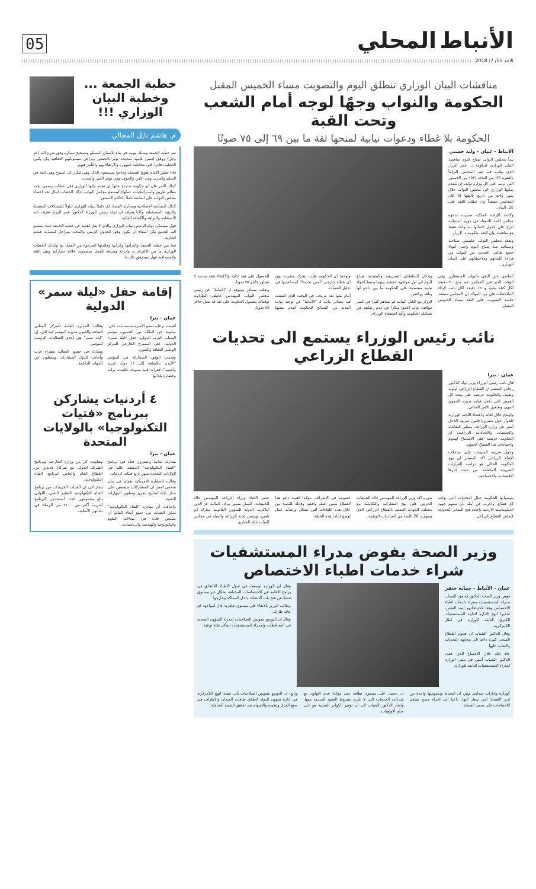الأنباط المحلي
05
الاحد 15/ 7/ 2018
مناقشات البيان الوزاري تنطلق اليوم والتصويت مساء الخميس المقبل
الحكومة والنواب وجهًا لوجه أمام الشعب وتحت القبة
الحكومة بلا غطاء ودعوات نيابية لمنحها ثقة ما بين ٦٩ إلى ٧٥ صوتًا
الانباط - عمان - وليد حسني
يبدأ مجلس النواب صباح اليوم مناقشة البيان الوزاري لحكومة د. عمر الرزاز الذي طلب فيه ثقة المجلس التزاماً بالفقرة (٣) من المادة (٥٣) من الدستور التي ترتب على كل وزارة تؤلف ان تتقدم ببيانها الوزاري الى مجلس النواب خلال شهر واحد من تاريخ تأليفها اذا كان المجلس منعقداً وان تطلب الثقة على ذلك البيان.
وكانت الإرادة الملكية صدرت بدعوة مجلس الأمة للانعقاد في دورة استثنائية ادرج على جدول اعمالها بند واحد فقط هو مناقشة بيان الثقة بحكومة د. الرزاز.
ويعقد مجلس النواب جلستين صباحية ومسائية منذ صباح اليوم وحتى انتهاء جميع طالبي الحديث من النواب من قراءة كلماتهم وملاحظاتهم على البيان الوزاري.
الماضي حين التقى بالنواب المستقلين. وفي الوقت الذي قرر المجلس فيه منح ٣٠ دقيقة لكل كتلة نيابية و ١٥ دقيقة لكل نائب لإبداء الملاحظات فإن من المؤكد ان المجلس سيعقد جلسة التصويت على الثقة مساء الخميس المقبل.
وتدخل السلطتان التشريعية والتنفيذية صباح اليوم في اول مواجهة حقيقية بينهما وسط اجواء نيابية منقسمة على الحكومة ما بين داعم لها وناقد ورافض.
الرزاز مع الكتل النيابية لم تساهم كثيرا في كسر مواقف نواب اعلنوا مبكرا عن عدم رضاهم عن تشكيلة الحكومة وآلية اصطفاء الوزراء.
ولوحظ ان الحكومة ظلت تتحرك منفردة دون اي غطاء خارجي "أمني تحديدا" لمساعدتها في تذليل العقبات.
أمام نيلها ثقة مريحة، في الوقت الذي كشفت فيه مصادر نيابية لـ "الأنباط" عن توجيه نواب العديد من النصائح للحكومة لعدم سعيها للحصول على ثقة عالية والاكتفاء بثقة متدنية لا تتجاوز حاجز ٧٥ صوتا.
ونقلت مصادر موثوقة لـ "الأنباط" عن رئيس مجلس النواب المهندس عاطف الطراونة توقعاته بحصول الحكومة على ثقة قد تصل حاجز ٨٥ صوتا.
نائب رئيس الوزراء يستمع الى تحديات القطاع الزراعي
عمان - بترا
قال نائب رئيس الوزراء وزير دولة الدكتور رجائي المعشر ان القطاع الزراعي أولوية وطنية، والحكومة حريصة على منحه كل الفرص التي تكفل قيامه بدوره التنموي المهم، وتحقيق الامن الغذائي.
واوضح خلال لقائه واعضاء اللجنة الوزارية للحوار حول مشروع قانون ضريبة الدخل أمس في وزارة الزراعة، ممثلي النقابات والجمعيات والاتحادات الزراعية، ان الحكومة حريصة على الاستماع لهموم واحتياجات هذا القطاع الحيوي.
وحول ضريبة المبيعات على مدخلات الإنتاج الزراعي اكد المعشر ان نهج الحكومة الحالي هو دراسة القرارات الضريبية المختلفة من حيث آثارها الاقتصادية والاجتماعية.
بتوصياتها للحكومة حيال التحديات التي تواجه كل قطاع، واعرب عن أمله بأن تسهم جهود الدبلوماسية الاردنية بإعادة فتح المعابر الحدودية لإنعاش القطاع الزراعي.
بدوره اكد وزير الزراعة المهندس خالد الحنيفات الحرص على نهج التشاركية والتكاملية مع مختلف الجهات المعنية بالقطاع الزراعي الذي يسهم بـ 20 بالمئة من الصادرات الوطنية.
خصوصا في الاطراف، مؤكدا اهمية دعم هذا القطاع ضمن خطة واقعية وقابلة للتنفيذ من خلال هذه اللقاءات التي تشكل ورشات عمل لوضع لبنات هذه الخطة.
حضر اللقاء وزراء الزراعة المهندس خالد الحنيفات، العمل سمير مراد، المالية عز الدين كناكرية، الدولة للشؤون القانونية مبارك ابو يامين، ورئيس لجنة الزراعة والمياه في مجلس النواب خالد الحياري.
وزير الصحة يفوض مدراء المستشفيات شراء خدمات اطباء الاختصاص
عمان - الأنباط - جمانة خنفر
فوض وزير الصحة الدكتور محمود الشياب مدراء المستشفيات بشراء خدمات اطباء الاختصاص وفقا لاحتياجاتهم لسد النقص، تجذيرا لنهج الادارة الذاتية للمستشفيات الكبرى التابعة للوزارة في اطار اللامركزية.
وقال الدكتور الشياب ان هموم القطاع الصحي كبيرة داعيا الى مجابهة التحديات والتغلب عليها.
جاء ذلك خلال الاجتماع الذي عقده الدكتور الشياب أمس في مبنى الوزارة لمدراء المستشفيات التابعة للوزارة.
وقال ان الوزارة توسعت في قبول الاطباء للالتحاق في برامج الاقامة في الاختصاصات المختلفة بشكل غير مسبوق فضلا عن فتح باب الابتعاث داخل المملكة وخارجها.
وطالب الوزير بالابقاء على مستوى جاهزية عال لمواجهة اي حالة طارئة.
وقال ان التوسع بتفويض الصلاحيات لمدراء الشؤون الصحية في المحافظات ولمدراء المستشفيات يشكل نقلة نوعية.
كوزارة وادارات ميدانية. وبين ان الصيانة وديمومتها واحدة من ابرز القضايا التي يشار اليها، داعيا الى اجراء مسح شامل للاحتياجات على صعيد الصيانة.
ان نحصل على مستوى نظافة جيد، مؤكدا عدم التهاون مع شركات الخدمات التي لا تلتزم بشروط العقود المبرمة معها. واشار الدكتور الشياب الى ان توفير الكوادر الصحية هو على سلم الاولويات.
وتابع: ان التوسع بتفويض الصلاحيات يأتي تنفيذا لنهج اللامركزية في ادارة شؤون الدولة لاطلاق طاقات الميدان والاطراف في صنع القرار وتنفيذه والاسهام في تحقيق التنمية الشاملة.
خطبة الجمعة ... وخطبة البيان الوزاري !!!
م. هاشم نايل المجالي
تعد خطبة الجمعة وسيلة مهمة في بناء الانسان المسلم وتصحيح مساره وفق شرع الله (عز وجل) ووفق اسس علمية صحيحة تؤثر بالحضور وتراعي مستوياتهم الثقافية وان يكون الخطيب قادرا على مخاطبة جمهوره والارتقاء بهم والتأثير فيهم.
فاذا جلس الامام طووا الصحف وجاءوا يستمعون الذكر وهي تتكرر كل اسبوع وهي ثابتة في السلم والحرب وفي الامن والخوف وفي توفر الخير والجدب.
كذلك الامر فان اي حكومة جديدة عليها ان تقدم بيانها الوزاري (في خطاب رسمي يحدد معالم طريق واستراتيجيات عملها) ليستمع مجلس النواب لذلك الخطاب لينال ثقة اعضاء مجلس النواب على اساسه عملاً باحكام الدستور.
كذلك السياسة الاصلاحية ومحاربة الفساد اي حاملاً ببيانه الوزاري حلولاً للمشكلات المعضلة والرؤية المستقبلية وكلنا يعرف ان دولة رئيس الوزراء الدكتور عمر الرزاز نعرف عنه الاستقامة والنزاهة والكفاءة العالية.
فهل سيتمكن دولة الرئيس ببيانه الوزاري والذي لا يقل اهمية عن خطبة الجمعة حيث يستمع اليه الجميع بكل اصغاء ان يكون وفق الجدول الزمني والمحدد بمراحل لتنفيذية عملية انجازية.
فما بين خطبة الجمعة والتزامها واتزانها وفائدتها المرجوة من العمل بها وكذلك الخطاب الوزاري ما بين الالتزام به واتزانه وصدقه للعمل بمضمونه علاقة تشاركية وهي الثقة والمصداقية فهل سيتحقق ذلك.//
إقامة حفل «ليلة سمر» الدولية
عمان - بترا
أقيمت برعاية سمو الأميرة بسمة بنت علي، مندوبة عن الملكة نور الحسين، مؤتمر الشباب العرب الدولي، حفل «ليلة سمر» الدولية، على المسرح الخارجي للمركز الوطني للثقافة والفنون.
وقدمت الوفود المشاركة في المؤتمر "الأردن بالإضافة إلى ١١ دولة عربية وأجنبية"، فقرات فنية متنوعة عكست تراث وحضارة بلدانها.
وقالت المديرة العامة للمركز الوطني للثقافة والفنون مديرة المؤتمر لينا التل، إن "ليلة سمر" هي إحدى الفعاليات الرئيسة للمؤتمر.
وشارك في حضور الفعالية سفراء عرب وأجانب للدول المشاركة، وممثلون عن الجهات الداعمة.
٤ أردنيات يشاركن ببرنامج «فتيات التكنولوجيا» بالولايات المتحدة
عمان - بترا
تشارك ثمانية وعشرون فتاة في برنامج "الفتاة التكنولوجية" المنعقد حاليا في الولايات المتحدة بينهن اربع فتيات اردنيات.
وقالت السفارة الامريكية بعمان في بيان صحفي أمس ان المشاركات سيقضين على مدار ثلاثة اسابيع بتعزيز وتطوير المهارات التقنية.
واضافت أن مبادرة "الفتاة التكنولوجية" تمكن الفتيات من جميع أنحاء العالم أن يصبحن قادة في مجالات العلوم والتكنولوجيا والهندسة والرياضيات.
وتعاونت كل من وزارة الخارجية وبرنامج الشريك الدولي مع شركاء عديدين من القطاع العام والخاص لبرنامج الفتاة التكنولوجية.
يشار الى ان الفتيات الخريجات من برنامج الفتاة التكنولوجية للتعليم التقني، اللواتي يبلغ مجموعهن ١٨٨، استخدمن البرنامج لتدريب أكثر من ٢١٠٠ من الزملاء في بلدانهن الأصلية.